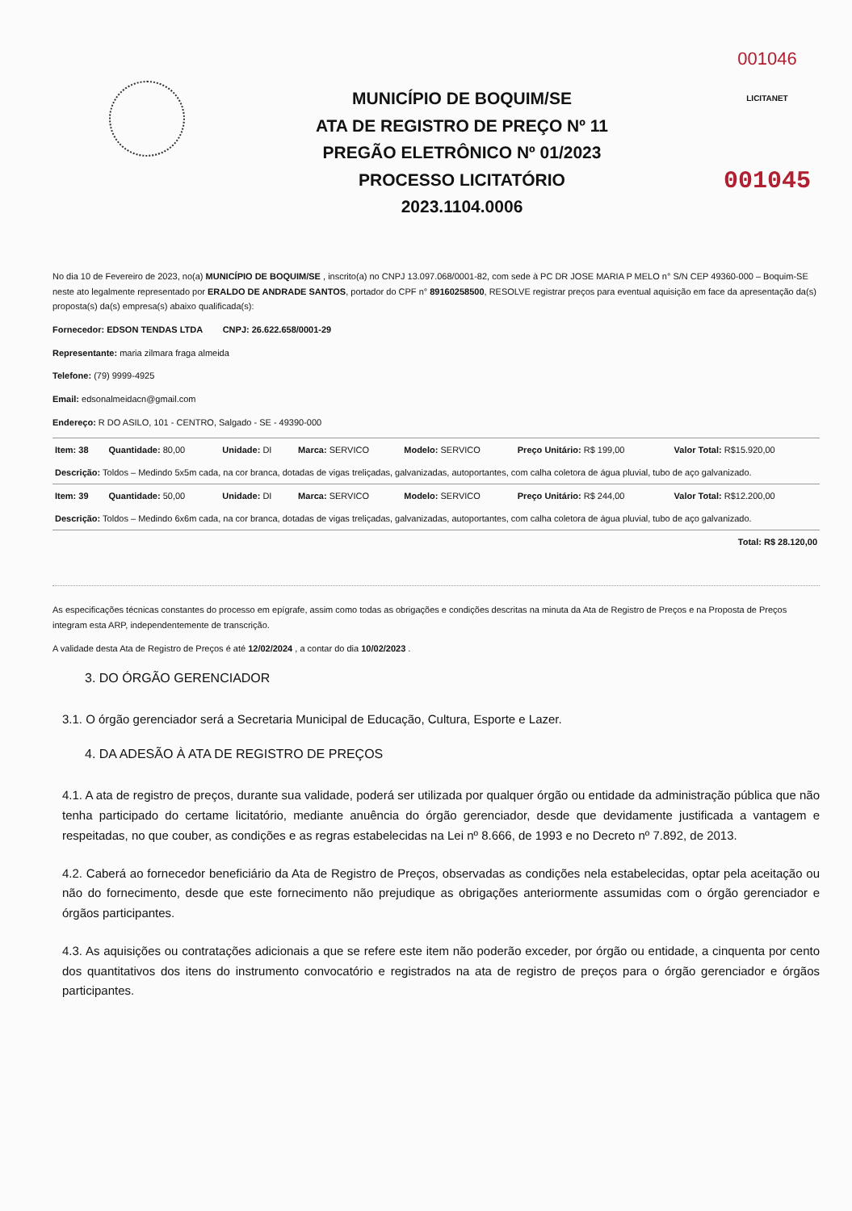MUNICÍPIO DE BOQUIM/SE
ATA DE REGISTRO DE PREÇO Nº 11
PREGÃO ELETRÔNICO Nº 01/2023
PROCESSO LICITATÓRIO
2023.1104.0006
001046
LICITANET
001045
No dia 10 de Fevereiro de 2023, no(a) MUNICÍPIO DE BOQUIM/SE , inscrito(a) no CNPJ 13.097.068/0001-82, com sede à PC DR JOSE MARIA P MELO n° S/N CEP 49360-000 – Boquim-SE neste ato legalmente representado por ERALDO DE ANDRADE SANTOS, portador do CPF n° 89160258500, RESOLVE registrar preços para eventual aquisição em face da apresentação da(s) proposta(s) da(s) empresa(s) abaixo qualificada(s):
Fornecedor: EDSON TENDAS LTDA CNPJ: 26.622.658/0001-29
Representante: maria zilmara fraga almeida
Telefone: (79) 9999-4925
Email: edsonalmeidacn@gmail.com
Endereço: R DO ASILO, 101 - CENTRO, Salgado - SE - 49390-000
| Item: 38 | Quantidade: 80,00 | Unidade: DI | Marca: SERVICO | Modelo: SERVICO | Preço Unitário: R$ 199,00 | Valor Total: R$15.920,00 |
| Descrição: Toldos – Medindo 5x5m cada, na cor branca, dotadas de vigas treliçadas, galvanizadas, autoportantes, com calha coletora de água pluvial, tubo de aço galvanizado. | | | | | | |
| Item: 39 | Quantidade: 50,00 | Unidade: DI | Marca: SERVICO | Modelo: SERVICO | Preço Unitário: R$ 244,00 | Valor Total: R$12.200,00 |
| Descrição: Toldos – Medindo 6x6m cada, na cor branca, dotadas de vigas treliçadas, galvanizadas, autoportantes, com calha coletora de água pluvial, tubo de aço galvanizado. | | | | | | |
| Total: R$ 28.120,00 | | | | | | |
As especificações técnicas constantes do processo em epígrafe, assim como todas as obrigações e condições descritas na minuta da Ata de Registro de Preços e na Proposta de Preços integram esta ARP, independentemente de transcrição.
A validade desta Ata de Registro de Preços é até 12/02/2024 , a contar do dia 10/02/2023 .
3. DO ÓRGÃO GERENCIADOR
3.1. O órgão gerenciador será a Secretaria Municipal de Educação, Cultura, Esporte e Lazer.
4. DA ADESÃO À ATA DE REGISTRO DE PREÇOS
4.1. A ata de registro de preços, durante sua validade, poderá ser utilizada por qualquer órgão ou entidade da administração pública que não tenha participado do certame licitatório, mediante anuência do órgão gerenciador, desde que devidamente justificada a vantagem e respeitadas, no que couber, as condições e as regras estabelecidas na Lei nº 8.666, de 1993 e no Decreto nº 7.892, de 2013.
4.2. Caberá ao fornecedor beneficiário da Ata de Registro de Preços, observadas as condições nela estabelecidas, optar pela aceitação ou não do fornecimento, desde que este fornecimento não prejudique as obrigações anteriormente assumidas com o órgão gerenciador e órgãos participantes.
4.3. As aquisições ou contratações adicionais a que se refere este item não poderão exceder, por órgão ou entidade, a cinquenta por cento dos quantitativos dos itens do instrumento convocatório e registrados na ata de registro de preços para o órgão gerenciador e órgãos participantes.